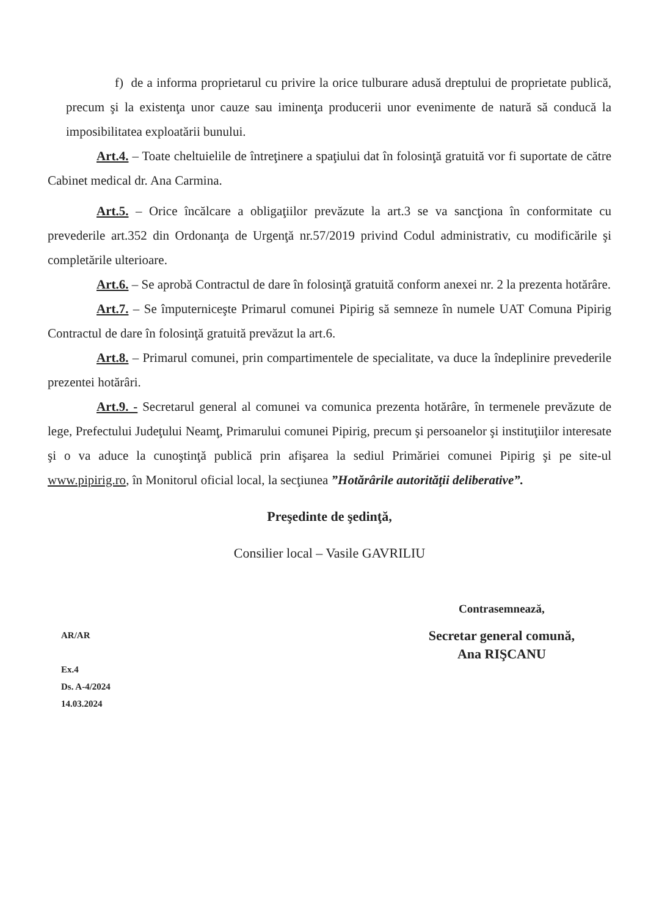f) de a informa proprietarul cu privire la orice tulburare adusă dreptului de proprietate publică, precum şi la existenţa unor cauze sau iminenţa producerii unor evenimente de natură să conducă la imposibilitatea exploatării bunului.
Art.4. – Toate cheltuielile de întreţinere a spaţiului dat în folosinţă gratuită vor fi suportate de către Cabinet medical dr. Ana Carmina.
Art.5. – Orice încălcare a obligaţiilor prevăzute la art.3 se va sancţiona în conformitate cu prevederile art.352 din Ordonanţa de Urgenţă nr.57/2019 privind Codul administrativ, cu modificările şi completările ulterioare.
Art.6. – Se aprobă Contractul de dare în folosinţă gratuită conform anexei nr. 2 la prezenta hotărâre.
Art.7. – Se împuterniceşte Primarul comunei Pipirig să semneze în numele UAT Comuna Pipirig Contractul de dare în folosinţă gratuită prevăzut la art.6.
Art.8. – Primarul comunei, prin compartimentele de specialitate, va duce la îndeplinire prevederile prezentei hotărâri.
Art.9. - Secretarul general al comunei va comunica prezenta hotărâre, în termenele prevăzute de lege, Prefectului Judeţului Neamţ, Primarului comunei Pipirig, precum şi persoanelor şi instituţiilor interesate şi o va aduce la cunoştinţă publică prin afişarea la sediul Primăriei comunei Pipirig şi pe site-ul www.pipirig.ro, în Monitorul oficial local, la secţiunea ”Hotărârile autorităţii deliberative”.
Preşedinte de şedinţă,
Consilier local – Vasile GAVRILIU
AR/AR
Ex.4
Ds. A-4/2024
14.03.2024
Contrasemnează,
Secretar general comună,
Ana RIŞCANU